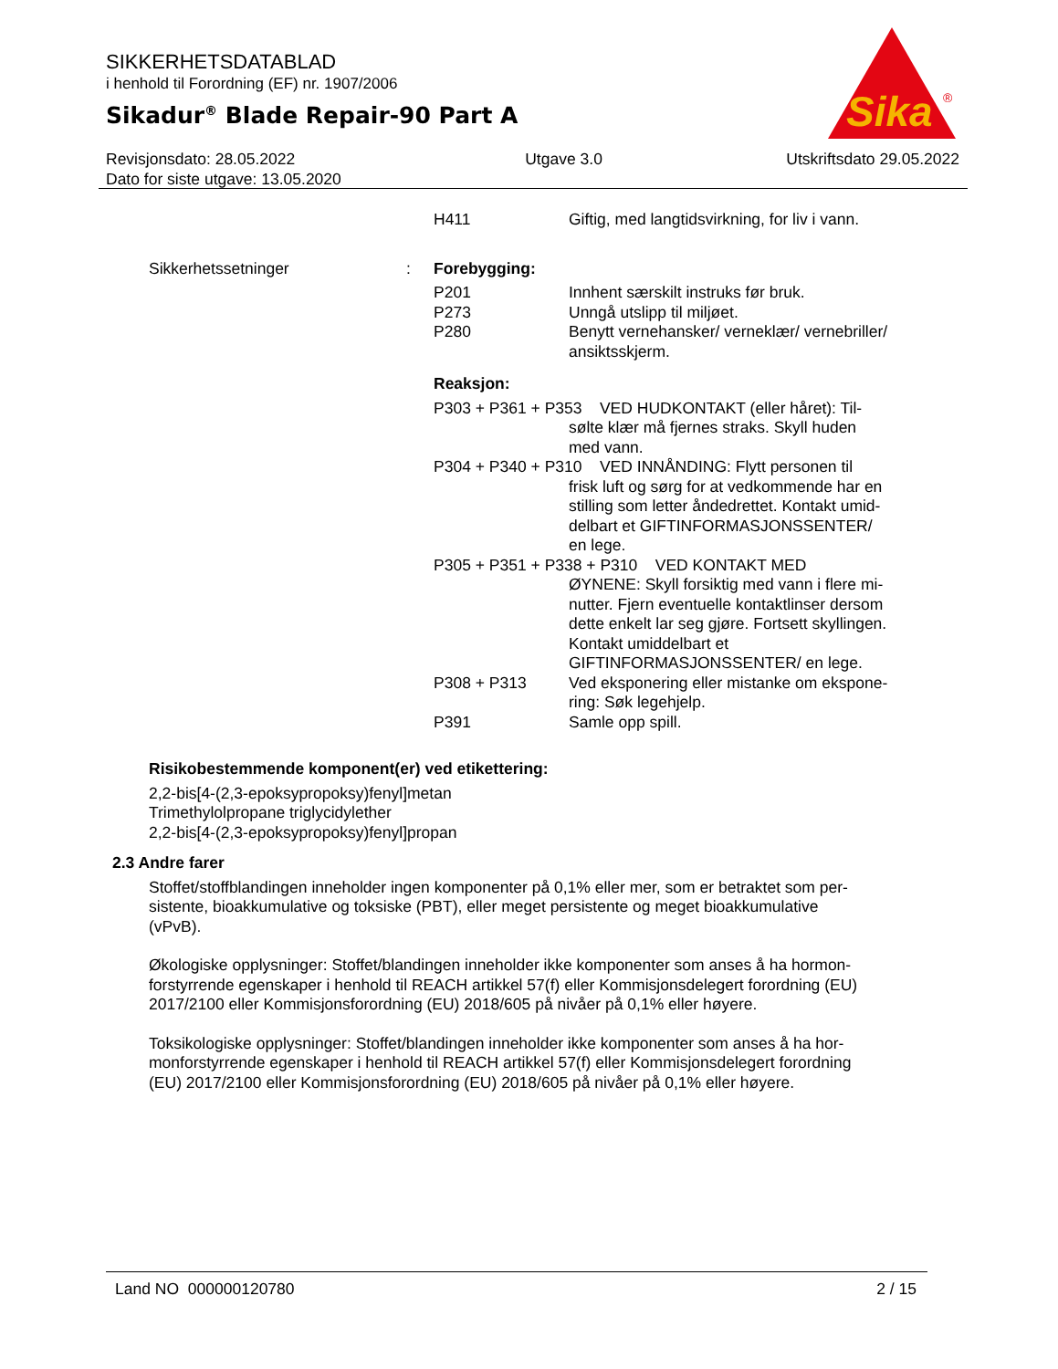SIKKERHETSDATABLAD
i henhold til Forordning (EF) nr. 1907/2006
Sikadur<sup>®</sup> Blade Repair-90 Part A
Sika
®
Revisjonsdato: 28.05.2022
Dato for siste utgave: 13.05.2020
Utgave 3.0 Utskriftsdato 29.05.2022
H411 Giftig, med langtidsvirkning, for liv i vann.
Sikkerhetssetninger : Forebygging:
P201 Innhent særskilt instruks før bruk.
P273 Unngå utslipp til miljøet.
P280 Benytt vernehansker/ verneklær/ vernebriller/
ansiktsskjerm.
Reaksjon:
P303 + P361 + P353 VED HUDKONTAKT (eller håret): Til-
sølte klær må fjernes straks. Skyll huden
med vann.
P304 + P340 + P310 VED INNÅNDING: Flytt personen til
frisk luft og sørg for at vedkommende har en
stilling som letter åndedrettet. Kontakt umid-
delbart et GIFTINFORMASJONSSENTER/
en lege.
P305 + P351 + P338 + P310 VED KONTAKT MED
ØYNENE: Skyll forsiktig med vann i flere mi-
nutter. Fjern eventuelle kontaktlinser dersom
dette enkelt lar seg gjøre. Fortsett skyllingen.
Kontakt umiddelbart et
GIFTINFORMASJONSSENTER/ en lege.
P308 + P313 Ved eksponering eller mistanke om ekspone-
ring: Søk legehjelp.
P391 Samle opp spill.
Risikobestemmende komponent(er) ved etikettering:
2,2-bis[4-(2,3-epoksypropoksy)fenyl]metan
Trimethylolpropane triglycidylether
2,2-bis[4-(2,3-epoksypropoksy)fenyl]propan
2.3 Andre farer
Stoffet/stoffblandingen inneholder ingen komponenter på 0,1% eller mer, som er betraktet som per-
sistente, bioakkumulative og toksiske (PBT), eller meget persistente og meget bioakkumulative
(vPvB).
Økologiske opplysninger: Stoffet/blandingen inneholder ikke komponenter som anses å ha hormon-
forstyrrende egenskaper i henhold til REACH artikkel 57(f) eller Kommisjonsdelegert forordning (EU)
2017/2100 eller Kommisjonsforordning (EU) 2018/605 på nivåer på 0,1% eller høyere.
Toksikologiske opplysninger: Stoffet/blandingen inneholder ikke komponenter som anses å ha hor-
monforstyrrende egenskaper i henhold til REACH artikkel 57(f) eller Kommisjonsdelegert forordning
(EU) 2017/2100 eller Kommisjonsforordning (EU) 2018/605 på nivåer på 0,1% eller høyere.
Land NO 000000120780 2 / 15